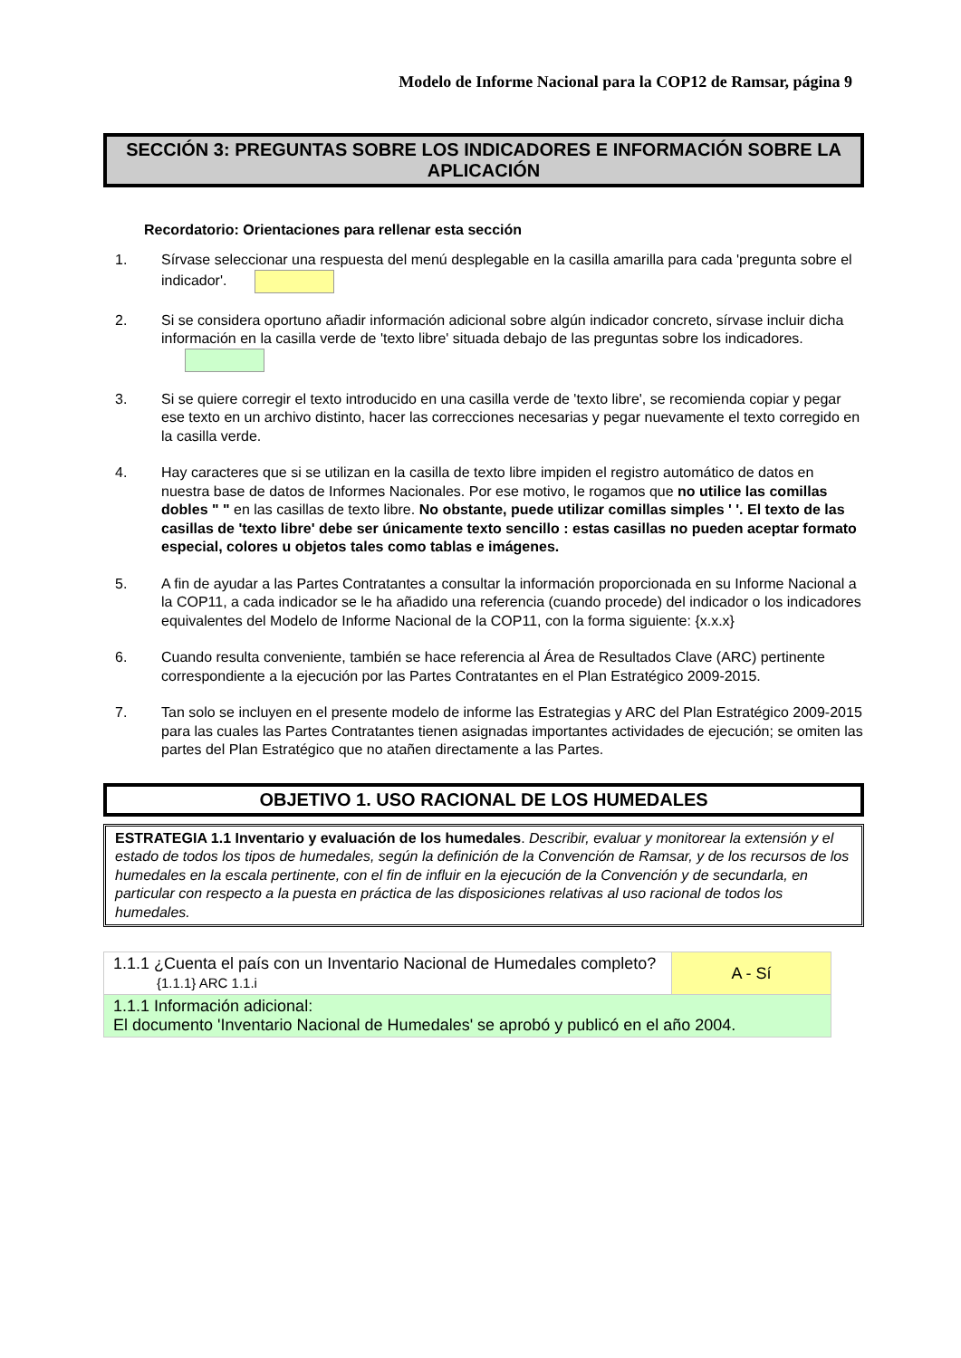Modelo de Informe Nacional para la COP12 de Ramsar, página 9
SECCIÓN 3: PREGUNTAS SOBRE LOS INDICADORES E INFORMACIÓN SOBRE LA APLICACIÓN
Recordatorio: Orientaciones para rellenar esta sección
1. Sírvase seleccionar una respuesta del menú desplegable en la casilla amarilla para cada 'pregunta sobre el indicador'.
2. Si se considera oportuno añadir información adicional sobre algún indicador concreto, sírvase incluir dicha información en la casilla verde de 'texto libre' situada debajo de las preguntas sobre los indicadores.
3. Si se quiere corregir el texto introducido en una casilla verde de 'texto libre', se recomienda copiar y pegar ese texto en un archivo distinto, hacer las correcciones necesarias y pegar nuevamente el texto corregido en la casilla verde.
4. Hay caracteres que si se utilizan en la casilla de texto libre impiden el registro automático de datos en nuestra base de datos de Informes Nacionales. Por ese motivo, le rogamos que no utilice las comillas dobles " " en las casillas de texto libre. No obstante, puede utilizar comillas simples ' '. El texto de las casillas de 'texto libre' debe ser únicamente texto sencillo : estas casillas no pueden aceptar formato especial, colores u objetos tales como tablas e imágenes.
5. A fin de ayudar a las Partes Contratantes a consultar la información proporcionada en su Informe Nacional a la COP11, a cada indicador se le ha añadido una referencia (cuando procede) del indicador o los indicadores equivalentes del Modelo de Informe Nacional de la COP11, con la forma siguiente: {x.x.x}
6. Cuando resulta conveniente, también se hace referencia al Área de Resultados Clave (ARC) pertinente correspondiente a la ejecución por las Partes Contratantes en el Plan Estratégico 2009-2015.
7. Tan solo se incluyen en el presente modelo de informe las Estrategias y ARC del Plan Estratégico 2009-2015 para las cuales las Partes Contratantes tienen asignadas importantes actividades de ejecución; se omiten las partes del Plan Estratégico que no atañen directamente a las Partes.
OBJETIVO 1. USO RACIONAL DE LOS HUMEDALES
ESTRATEGIA 1.1 Inventario y evaluación de los humedales. Describir, evaluar y monitorear la extensión y el estado de todos los tipos de humedales, según la definición de la Convención de Ramsar, y de los recursos de los humedales en la escala pertinente, con el fin de influir en la ejecución de la Convención y de secundarla, en particular con respecto a la puesta en práctica de las disposiciones relativas al uso racional de todos los humedales.
| 1.1.1 ¿Cuenta el país con un Inventario Nacional de Humedales completo? {1.1.1} ARC 1.1.i | A - Sí |
| 1.1.1 Información adicional: El documento 'Inventario Nacional de Humedales' se aprobó y publicó en el año 2004. | |